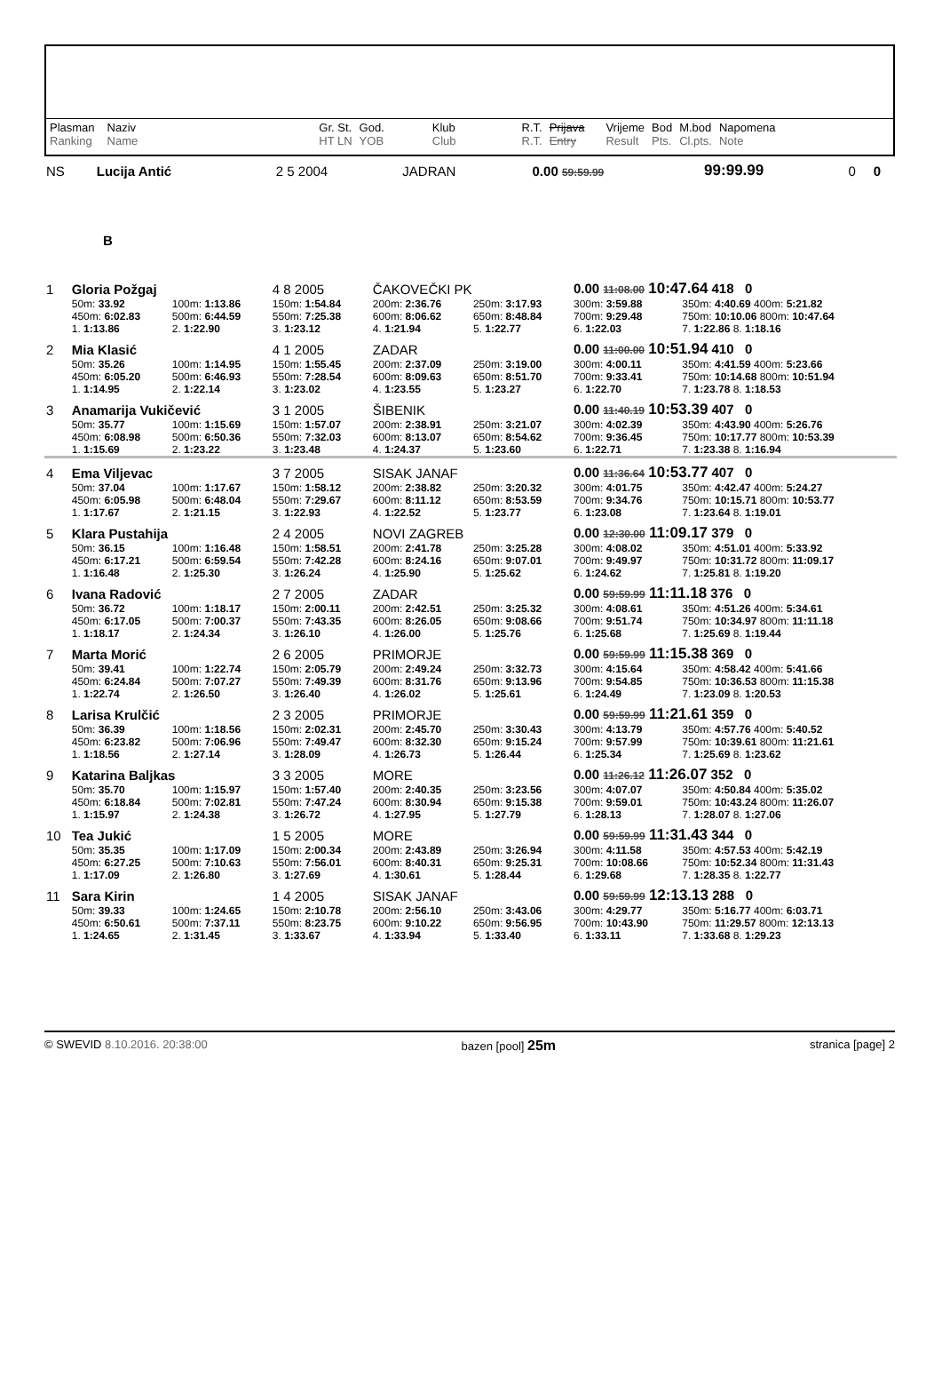| Plasman Ranking | Naziv Name | Gr. St. HT LN | God. YOB | Klub Club | R.T. R.T. | Prijava Entry | Vrijeme Result | Bod Pts. | M.bod Cl.pts. | Napomena Note |
| NS | Lucija Antić | 2 5 2004 | JADRAN | 0.00 59:59.99 | 99:99.99 | 0 | 0 |
| B | | | | | | | |
| 1 | Gloria Požgaj | | 4 8 2005 | ČAKOVEČKI PK | | 0.00 11:08.00 10:47.64 418 0 | |
| | 50m: 33.92 | 100m: 1:13.86 | 150m: 1:54.84 | 200m: 2:36.76 | 250m: 3:17.93 | 300m: 3:59.88 | 350m: 4:40.69 400m: 5:21.82 |
| | 450m: 6:02.83 | 500m: 6:44.59 | 550m: 7:25.38 | 600m: 8:06.62 | 650m: 8:48.84 | 700m: 9:29.48 | 750m: 10:10.06 800m: 10:47.64 |
| | 1. 1:13.86 | 2. 1:22.90 | 3. 1:23.12 | 4. 1:21.94 | 5. 1:22.77 | 6. 1:22.03 | 7. 1:22.86 8. 1:18.16 |
| 2 | Mia Klasić | | 4 1 2005 | ZADAR | | 0.00 11:00.00 10:51.94 410 0 | |
| | 50m: 35.26 | 100m: 1:14.95 | 150m: 1:55.45 | 200m: 2:37.09 | 250m: 3:19.00 | 300m: 4:00.11 | 350m: 4:41.59 400m: 5:23.66 |
| | 450m: 6:05.20 | 500m: 6:46.93 | 550m: 7:28.54 | 600m: 8:09.63 | 650m: 8:51.70 | 700m: 9:33.41 | 750m: 10:14.68 800m: 10:51.94 |
| | 1. 1:14.95 | 2. 1:22.14 | 3. 1:23.02 | 4. 1:23.55 | 5. 1:23.27 | 6. 1:22.70 | 7. 1:23.78 8. 1:18.53 |
| 3 | Anamarija Vukičević | | 3 1 2005 | ŠIBENIK | | 0.00 11:40.19 10:53.39 407 0 | |
| | 50m: 35.77 | 100m: 1:15.69 | 150m: 1:57.07 | 200m: 2:38.91 | 250m: 3:21.07 | 300m: 4:02.39 | 350m: 4:43.90 400m: 5:26.76 |
| | 450m: 6:08.98 | 500m: 6:50.36 | 550m: 7:32.03 | 600m: 8:13.07 | 650m: 8:54.62 | 700m: 9:36.45 | 750m: 10:17.77 800m: 10:53.39 |
| | 1. 1:15.69 | 2. 1:23.22 | 3. 1:23.48 | 4. 1:24.37 | 5. 1:23.60 | 6. 1:22.71 | 7. 1:23.38 8. 1:16.94 |
| 4 | Ema Viljevac | | 3 7 2005 | SISAK JANAF | | 0.00 11:36.64 10:53.77 407 0 | |
| | 50m: 37.04 | 100m: 1:17.67 | 150m: 1:58.12 | 200m: 2:38.82 | 250m: 3:20.32 | 300m: 4:01.75 | 350m: 4:42.47 400m: 5:24.27 |
| | 450m: 6:05.98 | 500m: 6:48.04 | 550m: 7:29.67 | 600m: 8:11.12 | 650m: 8:53.59 | 700m: 9:34.76 | 750m: 10:15.71 800m: 10:53.77 |
| | 1. 1:17.67 | 2. 1:21.15 | 3. 1:22.93 | 4. 1:22.52 | 5. 1:23.77 | 6. 1:23.08 | 7. 1:23.64 8. 1:19.01 |
| 5 | Klara Pustahija | | 2 4 2005 | NOVI ZAGREB | | 0.00 12:30.00 11:09.17 379 0 | |
| | 50m: 36.15 | 100m: 1:16.48 | 150m: 1:58.51 | 200m: 2:41.78 | 250m: 3:25.28 | 300m: 4:08.02 | 350m: 4:51.01 400m: 5:33.92 |
| | 450m: 6:17.21 | 500m: 6:59.54 | 550m: 7:42.28 | 600m: 8:24.16 | 650m: 9:07.01 | 700m: 9:49.97 | 750m: 10:31.72 800m: 11:09.17 |
| | 1. 1:16.48 | 2. 1:25.30 | 3. 1:26.24 | 4. 1:25.90 | 5. 1:25.62 | 6. 1:24.62 | 7. 1:25.81 8. 1:19.20 |
| 6 | Ivana Radović | | 2 7 2005 | ZADAR | | 0.00 59:59.99 11:11.18 376 0 | |
| | 50m: 36.72 | 100m: 1:18.17 | 150m: 2:00.11 | 200m: 2:42.51 | 250m: 3:25.32 | 300m: 4:08.61 | 350m: 4:51.26 400m: 5:34.61 |
| | 450m: 6:17.05 | 500m: 7:00.37 | 550m: 7:43.35 | 600m: 8:26.05 | 650m: 9:08.66 | 700m: 9:51.74 | 750m: 10:34.97 800m: 11:11.18 |
| | 1. 1:18.17 | 2. 1:24.34 | 3. 1:26.10 | 4. 1:26.00 | 5. 1:25.76 | 6. 1:25.68 | 7. 1:25.69 8. 1:19.44 |
| 7 | Marta Morić | | 2 6 2005 | PRIMORJE | | 0.00 59:59.99 11:15.38 369 0 | |
| | 50m: 39.41 | 100m: 1:22.74 | 150m: 2:05.79 | 200m: 2:49.24 | 250m: 3:32.73 | 300m: 4:15.64 | 350m: 4:58.42 400m: 5:41.66 |
| | 450m: 6:24.84 | 500m: 7:07.27 | 550m: 7:49.39 | 600m: 8:31.76 | 650m: 9:13.96 | 700m: 9:54.85 | 750m: 10:36.53 800m: 11:15.38 |
| | 1. 1:22.74 | 2. 1:26.50 | 3. 1:26.40 | 4. 1:26.02 | 5. 1:25.61 | 6. 1:24.49 | 7. 1:23.09 8. 1:20.53 |
| 8 | Larisa Krulčić | | 2 3 2005 | PRIMORJE | | 0.00 59:59.99 11:21.61 359 0 | |
| | 50m: 36.39 | 100m: 1:18.56 | 150m: 2:02.31 | 200m: 2:45.70 | 250m: 3:30.43 | 300m: 4:13.79 | 350m: 4:57.76 400m: 5:40.52 |
| | 450m: 6:23.82 | 500m: 7:06.96 | 550m: 7:49.47 | 600m: 8:32.30 | 650m: 9:15.24 | 700m: 9:57.99 | 750m: 10:39.61 800m: 11:21.61 |
| | 1. 1:18.56 | 2. 1:27.14 | 3. 1:28.09 | 4. 1:26.73 | 5. 1:26.44 | 6. 1:25.34 | 7. 1:25.69 8. 1:23.62 |
| 9 | Katarina Baljkas | | 3 3 2005 | MORE | | 0.00 11:26.12 11:26.07 352 0 | |
| | 50m: 35.70 | 100m: 1:15.97 | 150m: 1:57.40 | 200m: 2:40.35 | 250m: 3:23.56 | 300m: 4:07.07 | 350m: 4:50.84 400m: 5:35.02 |
| | 450m: 6:18.84 | 500m: 7:02.81 | 550m: 7:47.24 | 600m: 8:30.94 | 650m: 9:15.38 | 700m: 9:59.01 | 750m: 10:43.24 800m: 11:26.07 |
| | 1. 1:15.97 | 2. 1:24.38 | 3. 1:26.72 | 4. 1:27.95 | 5. 1:27.79 | 6. 1:28.13 | 7. 1:28.07 8. 1:27.06 |
| 10 | Tea Jukić | | 1 5 2005 | MORE | | 0.00 59:59.99 11:31.43 344 0 | |
| | 50m: 35.35 | 100m: 1:17.09 | 150m: 2:00.34 | 200m: 2:43.89 | 250m: 3:26.94 | 300m: 4:11.58 | 350m: 4:57.53 400m: 5:42.19 |
| | 450m: 6:27.25 | 500m: 7:10.63 | 550m: 7:56.01 | 600m: 8:40.31 | 650m: 9:25.31 | 700m: 10:08.66 | 750m: 10:52.34 800m: 11:31.43 |
| | 1. 1:17.09 | 2. 1:26.80 | 3. 1:27.69 | 4. 1:30.61 | 5. 1:28.44 | 6. 1:29.68 | 7. 1:28.35 8. 1:22.77 |
| 11 | Sara Kirin | | 1 4 2005 | SISAK JANAF | | 0.00 59:59.99 12:13.13 288 0 | |
| | 50m: 39.33 | 100m: 1:24.65 | 150m: 2:10.78 | 200m: 2:56.10 | 250m: 3:43.06 | 300m: 4:29.77 | 350m: 5:16.77 400m: 6:03.71 |
| | 450m: 6:50.61 | 500m: 7:37.11 | 550m: 8:23.75 | 600m: 9:10.22 | 650m: 9:56.95 | 700m: 10:43.90 | 750m: 11:29.57 800m: 12:13.13 |
| | 1. 1:24.65 | 2. 1:31.45 | 3. 1:33.67 | 4. 1:33.94 | 5. 1:33.40 | 6. 1:33.11 | 7. 1:33.68 8. 1:29.23 |
© SWEVID 8.10.2016. 20:38:00 bazen [pool] 25m stranica [page] 2